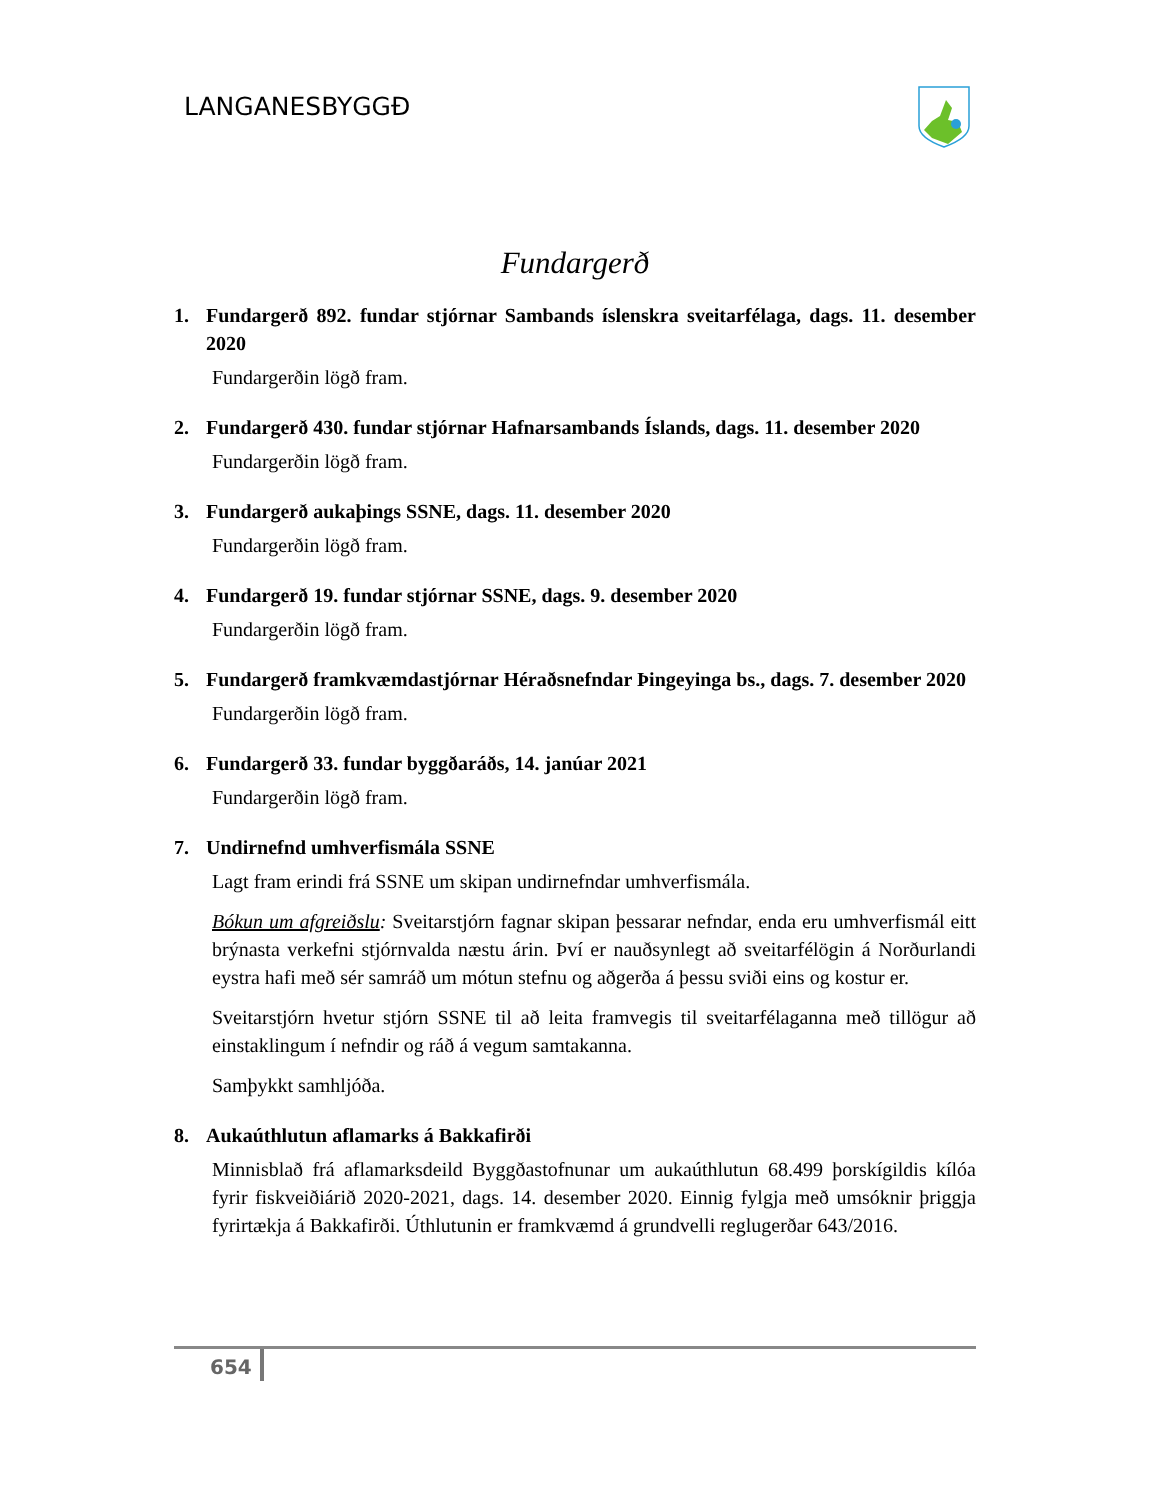LANGANESBYGGÐ
Fundargerð
1. Fundargerð 892. fundar stjórnar Sambands íslenskra sveitarfélaga, dags. 11. desember 2020
Fundargerðin lögð fram.
2. Fundargerð 430. fundar stjórnar Hafnarsambands Íslands, dags. 11. desember 2020
Fundargerðin lögð fram.
3. Fundargerð aukaþings SSNE, dags. 11. desember 2020
Fundargerðin lögð fram.
4. Fundargerð 19. fundar stjórnar SSNE, dags. 9. desember 2020
Fundargerðin lögð fram.
5. Fundargerð framkvæmdastjórnar Héraðsnefndar Þingeyinga bs., dags. 7. desember 2020
Fundargerðin lögð fram.
6. Fundargerð 33. fundar byggðaráðs, 14. janúar 2021
Fundargerðin lögð fram.
7. Undirnefnd umhverfismála SSNE
Lagt fram erindi frá SSNE um skipan undirnefndar umhverfismála.
Bókun um afgreiðslu: Sveitarstjórn fagnar skipan þessarar nefndar, enda eru umhverfismál eitt brýnasta verkefni stjórnvalda næstu árin. Því er nauðsynlegt að sveitarfélögin á Norðurlandi eystra hafi með sér samráð um mótun stefnu og aðgerða á þessu sviði eins og kostur er.
Sveitarstjórn hvetur stjórn SSNE til að leita framvegis til sveitarfélaganna með tillögur að einstaklingum í nefndir og ráð á vegum samtakanna.
Samþykkt samhljóða.
8. Aukaúthlutun aflamarks á Bakkafirði
Minnisblað frá aflamarksdeild Byggðastofnunar um aukaúthlutun 68.499 þorskígildis kílóa fyrir fiskveiðiárið 2020-2021, dags. 14. desember 2020. Einnig fylgja með umsóknir þriggja fyrirtækja á Bakkafirði. Úthlutunin er framkvæmd á grundvelli reglugerðar 643/2016.
654